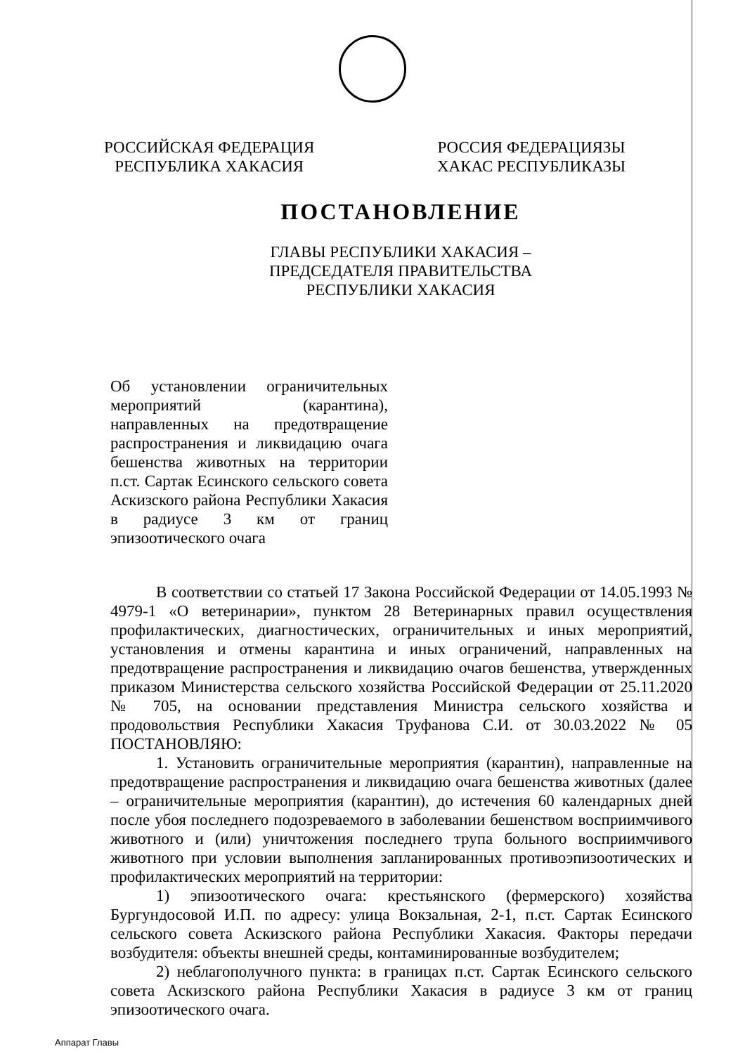РОССИЙСКАЯ ФЕДЕРАЦИЯ
РЕСПУБЛИКА ХАКАСИЯ
РОССИЯ ФЕДЕРАЦИЯЗЫ
ХАКАС РЕСПУБЛИКАЗЫ
ПОСТАНОВЛЕНИЕ
ГЛАВЫ РЕСПУБЛИКИ ХАКАСИЯ –
ПРЕДСЕДАТЕЛЯ ПРАВИТЕЛЬСТВА
РЕСПУБЛИКИ ХАКАСИЯ
Об установлении ограничительных мероприятий (карантина), направленных на предотвращение распространения и ликвидацию очага бешенства животных на территории п.ст. Сартак Есинского сельского совета Аскизского района Республики Хакасия в радиусе 3 км от границ эпизоотического очага
В соответствии со статьей 17 Закона Российской Федерации от 14.05.1993 № 4979-1 «О ветеринарии», пунктом 28 Ветеринарных правил осуществления профилактических, диагностических, ограничительных и иных мероприятий, установления и отмены карантина и иных ограничений, направленных на предотвращение распространения и ликвидацию очагов бешенства, утвержденных приказом Министерства сельского хозяйства Российской Федерации от 25.11.2020 № 705, на основании представления Министра сельского хозяйства и продовольствия Республики Хакасия Труфанова С.И. от 30.03.2022 № 05 ПОСТАНОВЛЯЮ:
1. Установить ограничительные мероприятия (карантин), направленные на предотвращение распространения и ликвидацию очага бешенства животных (далее – ограничительные мероприятия (карантин), до истечения 60 календарных дней после убоя последнего подозреваемого в заболевании бешенством восприимчивого животного и (или) уничтожения последнего трупа больного восприимчивого животного при условии выполнения запланированных противоэпизоотических и профилактических мероприятий на территории:
1) эпизоотического очага: крестьянского (фермерского) хозяйства Бургундосовой И.П. по адресу: улица Вокзальная, 2-1, п.ст. Сартак Есинского сельского совета Аскизского района Республики Хакасия. Факторы передачи возбудителя: объекты внешней среды, контаминированные возбудителем;
2) неблагополучного пункта: в границах п.ст. Сартак Есинского сельского совета Аскизского района Республики Хакасия в радиусе 3 км от границ эпизоотического очага.
Аппарат Главы